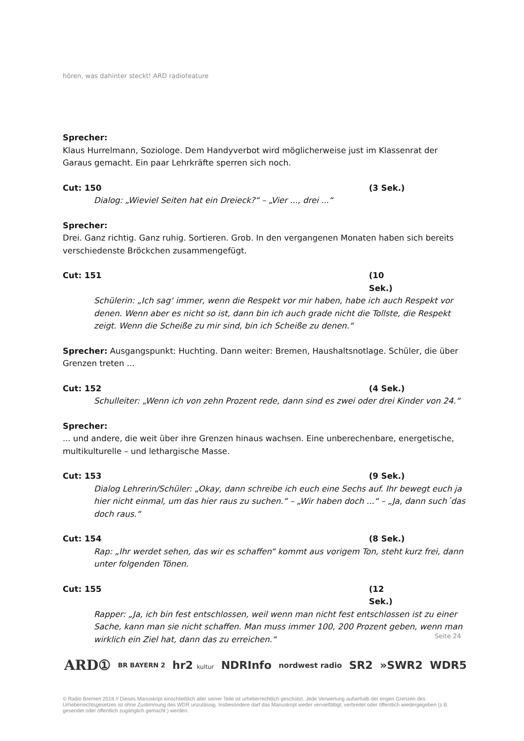hören, was dahinter steckt! ARD radiofeature
Sprecher:
Klaus Hurrelmann, Soziologe. Dem Handyverbot wird möglicherweise just im Klassenrat der Garaus gemacht. Ein paar Lehrkräfte sperren sich noch.
Cut: 150 (3 Sek.)
Dialog: „Wieviel Seiten hat ein Dreieck?“ – „Vier ..., drei ...“
Sprecher:
Drei. Ganz richtig. Ganz ruhig. Sortieren. Grob. In den vergangenen Monaten haben sich bereits verschiedenste Bröckchen zusammengefügt.
Cut: 151 (10 Sek.)
Schülerin: „Ich sag‘ immer, wenn die Respekt vor mir haben, habe ich auch Respekt vor denen. Wenn aber es nicht so ist, dann bin ich auch grade nicht die Tollste, die Respekt zeigt. Wenn die Scheiße zu mir sind, bin ich Scheiße zu denen.“
Sprecher: Ausgangspunkt: Huchting. Dann weiter: Bremen, Haushaltsnotlage. Schüler, die über Grenzen treten ...
Cut: 152 (4 Sek.)
Schulleiter: „Wenn ich von zehn Prozent rede, dann sind es zwei oder drei Kinder von 24.“
Sprecher:
... und andere, die weit über ihre Grenzen hinaus wachsen. Eine unberechenbare, energetische, multikulturelle – und lethargische Masse.
Cut: 153 (9 Sek.)
Dialog Lehrerin/Schüler: „Okay, dann schreibe ich euch eine Sechs auf. Ihr bewegt euch ja hier nicht einmal, um das hier raus zu suchen.“ – „Wir haben doch ...“ – „Ja, dann such´das doch raus.“
Cut: 154 (8 Sek.)
Rap: „Ihr werdet sehen, das wir es schaffen“ kommt aus vorigem Ton, steht kurz frei, dann unter folgenden Tönen.
Cut: 155 (12 Sek.)
Rapper: „Ja, ich bin fest entschlossen, weil wenn man nicht fest entschlossen ist zu einer Sache, kann man sie nicht schaffen. Man muss immer 100, 200 Prozent geben, wenn man wirklich ein Ziel hat, dann das zu erreichen.“
Seite 24
ARD① BR BAYERN 2 hr2 kultur NDRInfo nordwest radio SR2 »SWR2 WDR5
© Radio Bremen 2018 // Dieses Manuskript einschließlich aller seiner Teile ist urheberrechtlich geschützt. Jede Verwertung außerhalb der engen Grenzen des Urheberrechtsgesetzes ist ohne Zustimmung des WDR unzulässig. Insbesondere darf das Manuskript weder vervielfältigt, verbreitet oder öffentlich wiedergegeben (z.B. gesendet oder öffentlich zugänglich gemacht ) werden.